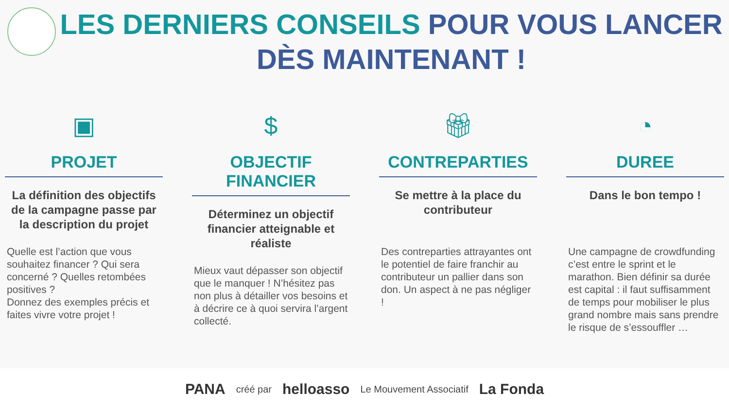LES DERNIERS CONSEILS POUR VOUS LANCER
DÈS MAINTENANT !
▣
PROJET
La définition des objectifs de la campagne passe par la description du projet
Quelle est l’action que vous souhaitez financer ? Qui sera concerné ? Quelles retombées positives ?
Donnez des exemples précis et faites vivre votre projet !
$
OBJECTIF FINANCIER
Déterminez un objectif financier atteignable et réaliste
Mieux vaut dépasser son objectif que le manquer ! N’hésitez pas non plus à détailler vos besoins et à décrire ce à quoi servira l’argent collecté.
🎁︎
CONTREPARTIES
Se mettre à la place du contributeur
Des contreparties attrayantes ont le potentiel de faire franchir au contributeur un pallier dans son don. Un aspect à ne pas négliger !
◔
DUREE
Dans le bon tempo !
Une campagne de crowdfunding c’est entre le sprint et le marathon. Bien définir sa durée est capital : il faut suffisamment de temps pour mobiliser le plus grand nombre mais sans prendre le risque de s’essouffler …
PANA créé par helloasso Le Mouvement Associatif La Fonda